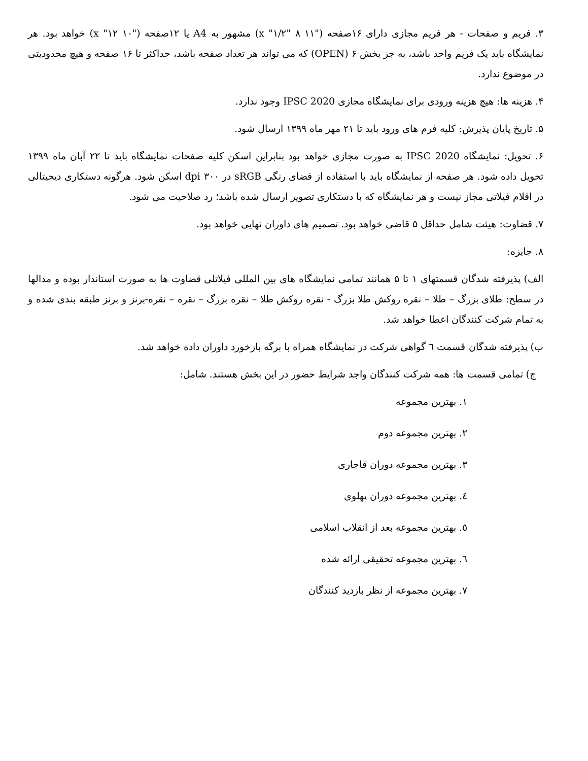۳. فریم و صفحات - هر فریم مجازی دارای ۱۶صفحه ("۱۱ x "۱/۲" ۸) مشهور به A4 یا ۱۲صفحه ("۱۰ x "۱۲) خواهد بود. هر نمایشگاه باید یک فریم واحد باشد، به جز بخش ۶ (OPEN) که می تواند هر تعداد صفحه باشد، حداکثر تا ۱۶ صفحه و هیچ محدودیتی در موضوع ندارد.
۴. هزینه ها: هیچ هزینه ورودی برای نمایشگاه مجازی IPSC 2020 وجود ندارد.
۵. تاریخ پایان پذیرش: کلیه فرم های ورود باید تا ۲۱ مهر ماه ۱۳۹۹ ارسال شود.
۶. تحویل: نمایشگاه IPSC 2020 به صورت مجازی خواهد بود بنابراین اسکن کلیه صفحات نمایشگاه باید تا ۲۲ آبان ماه ۱۳۹۹ تحویل داده شود. هر صفحه از نمایشگاه باید با استفاده از فضای رنگی sRGB در ۳۰۰ dpi اسکن شود. هرگونه دستکاری دیجیتالی در اقلام فیلاتی مجاز نیست و هر نمایشگاه که با دستکاری تصویر ارسال شده باشد؛ رد صلاحیت می شود.
۷. قضاوت: هیئت شامل حداقل ۵ قاضی خواهد بود. تصمیم های داوران نهایی خواهد بود.
۸. جایزه:
الف) پذیرفته شدگان قسمتهای ۱ تا ۵ همانند تمامی نمایشگاه های بین المللی فیلاتلی قضاوت ها به صورت استاندار بوده و مدالها در سطح: طلای بزرگ – طلا – نقره روکش طلا بزرگ - نقره روکش طلا – نقره بزرگ – نقره – نقره-برنز و برنز طبقه بندی شده و به تمام شرکت کنندگان اعطا خواهد شد.
ب) پذیرفته شدگان قسمت ٦ گواهی شرکت در نمایشگاه همراه با برگه بازخورد داوران داده خواهد شد.
ج) تمامی قسمت ها: همه شرکت کنندگان واجد شرایط حضور در این بخش هستند. شامل:
۱. بهترین مجموعه
۲. بهترین مجموعه دوم
۳. بهترین مجموعه دوران قاجاری
٤. بهترین مجموعه دوران پهلوی
٥. بهترین مجموعه بعد از انقلاب اسلامی
٦. بهترین مجموعه تحقیقی ارائه شده
۷. بهترین مجموعه از نظر بازدید کنندگان